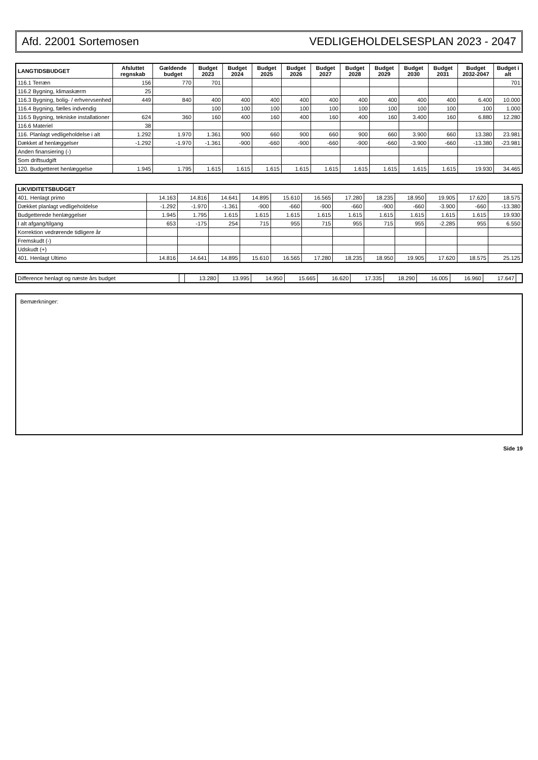Afd. 22001 Sortemosen VEDLIGEHOLDELSESPLAN 2023 - 2047
| LANGTIDSBUDGET | Afsluttet regnskab | Gældende budget | Budget 2023 | Budget 2024 | Budget 2025 | Budget 2026 | Budget 2027 | Budget 2028 | Budget 2029 | Budget 2030 | Budget 2031 | Budget 2032-2047 | Budget i alt |
| --- | --- | --- | --- | --- | --- | --- | --- | --- | --- | --- | --- | --- | --- |
| 116.1 Terræn | 156 | 770 | 701 | | | | | | | | | | 701 |
| 116.2 Bygning, klimaskærm | 25 | | | | | | | | | | | | |
| 116.3 Bygning, bolig- / erhvervsenhed | 449 | 840 | 400 | 400 | 400 | 400 | 400 | 400 | 400 | 400 | 400 | 6.400 | 10.000 |
| 116.4 Bygning, fælles indvendig | | | 100 | 100 | 100 | 100 | 100 | 100 | 100 | 100 | 100 | 100 | 1.000 |
| 116.5 Bygning, tekniske installationer | 624 | 360 | 160 | 400 | 160 | 400 | 160 | 400 | 160 | 3.400 | 160 | 6.880 | 12.280 |
| 116.6 Materiel | 38 | | | | | | | | | | | | |
| 116. Planlagt vedligeholdelse i alt | 1.292 | 1.970 | 1.361 | 900 | 660 | 900 | 660 | 900 | 660 | 3.900 | 660 | 13.380 | 23.981 |
| Dækket af henlæggelser | -1.292 | -1.970 | -1.361 | -900 | -660 | -900 | -660 | -900 | -660 | -3.900 | -660 | -13.380 | -23.981 |
| Anden finansiering (-) | | | | | | | | | | | | | |
| Som driftsudgift | | | | | | | | | | | | | |
| 120. Budgetteret henlæggelse | 1.945 | 1.795 | 1.615 | 1.615 | 1.615 | 1.615 | 1.615 | 1.615 | 1.615 | 1.615 | 1.615 | 19.930 | 34.465 |
| LIKVIDITETSBUDGET | | | | | | | | | | | | |
| --- | --- | --- | --- | --- | --- | --- | --- | --- | --- | --- | --- | --- |
| 401. Henlagt primo | 14.163 | 14.816 | 14.641 | 14.895 | 15.610 | 16.565 | 17.280 | 18.235 | 18.950 | 19.905 | 17.620 | 18.575 |
| Dækket planlagt vedligeholdelse | -1.292 | -1.970 | -1.361 | -900 | -660 | -900 | -660 | -900 | -660 | -3.900 | -660 | -13.380 |
| Budgetterede henlæggelser | 1.945 | 1.795 | 1.615 | 1.615 | 1.615 | 1.615 | 1.615 | 1.615 | 1.615 | 1.615 | 1.615 | 19.930 |
| I alt afgang/tilgang | 653 | -175 | 254 | 715 | 955 | 715 | 955 | 715 | 955 | -2.285 | 955 | 6.550 |
| Korrektion vedrørende tidligere år | | | | | | | | | | | | |
| Fremskudt (-) | | | | | | | | | | | | |
| Udskudt (+) | | | | | | | | | | | | |
| 401. Henlagt Ultimo | 14.816 | 14.641 | 14.895 | 15.610 | 16.565 | 17.280 | 18.235 | 18.950 | 19.905 | 17.620 | 18.575 | 25.125 |
| Difference henlagt og næste års budget | | 13.280 | 13.995 | 14.950 | 15.665 | 16.620 | 17.335 | 18.290 | 16.005 | 16.960 | 17.647 | |
Bemærkninger:
Side 19